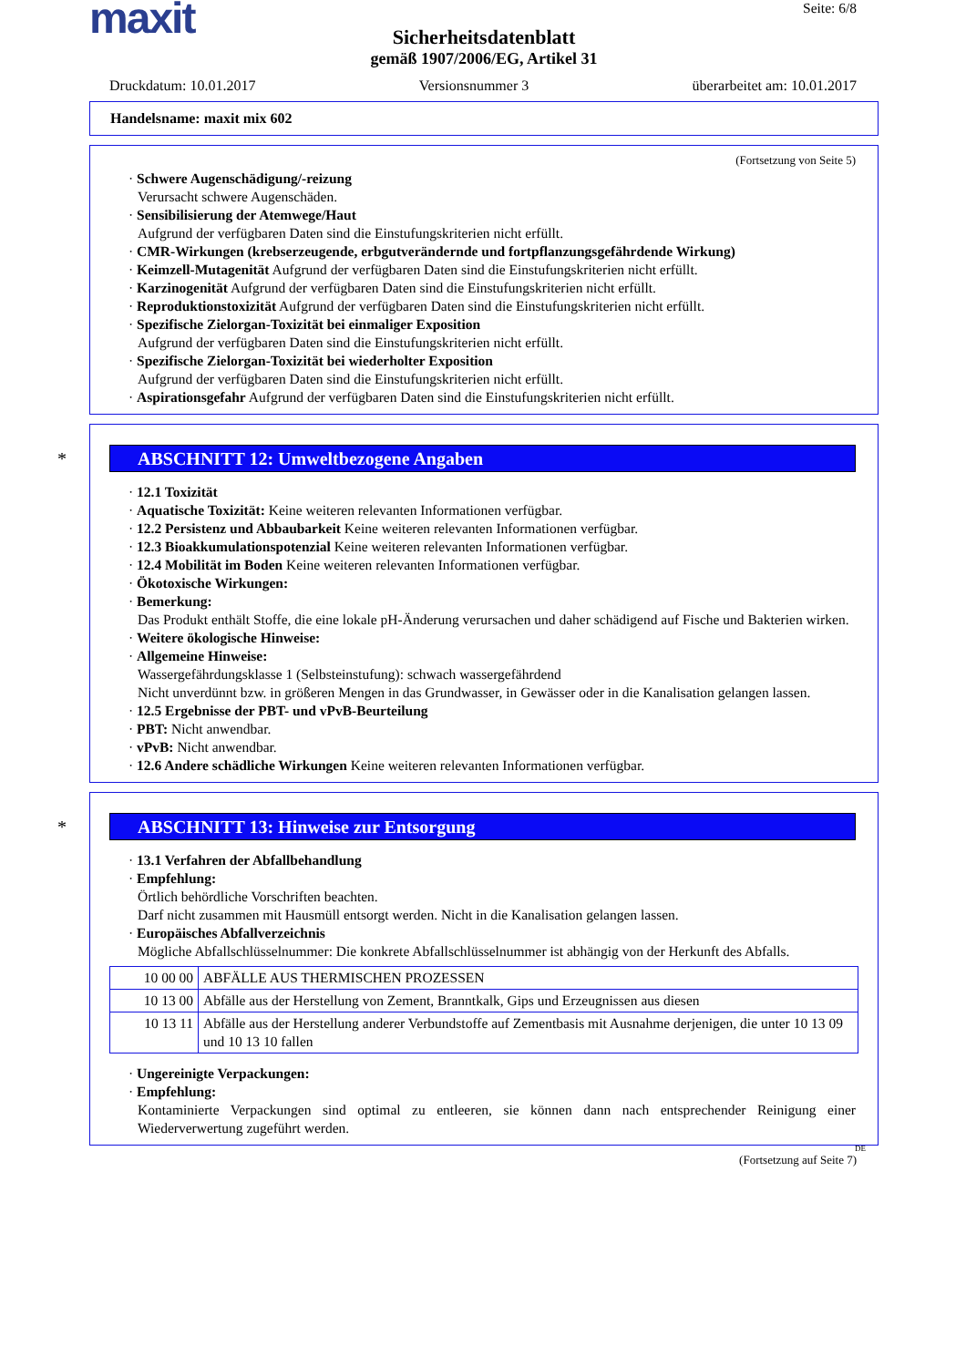maxit
Seite: 6/8
Sicherheitsdatenblatt
gemäß 1907/2006/EG, Artikel 31
Druckdatum: 10.01.2017 Versionsnummer 3 überarbeitet am: 10.01.2017
Handelsname: maxit mix 602
(Fortsetzung von Seite 5)
· Schwere Augenschädigung/-reizung
Verursacht schwere Augenschäden.
· Sensibilisierung der Atemwege/Haut
Aufgrund der verfügbaren Daten sind die Einstufungskriterien nicht erfüllt.
· CMR-Wirkungen (krebserzeugende, erbgutverändernde und fortpflanzungsgefährdende Wirkung)
· Keimzell-Mutagenität Aufgrund der verfügbaren Daten sind die Einstufungskriterien nicht erfüllt.
· Karzinogenität Aufgrund der verfügbaren Daten sind die Einstufungskriterien nicht erfüllt.
· Reproduktionstoxizität Aufgrund der verfügbaren Daten sind die Einstufungskriterien nicht erfüllt.
· Spezifische Zielorgan-Toxizität bei einmaliger Exposition
Aufgrund der verfügbaren Daten sind die Einstufungskriterien nicht erfüllt.
· Spezifische Zielorgan-Toxizität bei wiederholter Exposition
Aufgrund der verfügbaren Daten sind die Einstufungskriterien nicht erfüllt.
· Aspirationsgefahr Aufgrund der verfügbaren Daten sind die Einstufungskriterien nicht erfüllt.
* ABSCHNITT 12: Umweltbezogene Angaben
· 12.1 Toxizität
· Aquatische Toxizität: Keine weiteren relevanten Informationen verfügbar.
· 12.2 Persistenz und Abbaubarkeit Keine weiteren relevanten Informationen verfügbar.
· 12.3 Bioakkumulationspotenzial Keine weiteren relevanten Informationen verfügbar.
· 12.4 Mobilität im Boden Keine weiteren relevanten Informationen verfügbar.
· Ökotoxische Wirkungen:
· Bemerkung:
Das Produkt enthält Stoffe, die eine lokale pH-Änderung verursachen und daher schädigend auf Fische und Bakterien wirken.
· Weitere ökologische Hinweise:
· Allgemeine Hinweise:
Wassergefährdungsklasse 1 (Selbsteinstufung): schwach wassergefährdend
Nicht unverdünnt bzw. in größeren Mengen in das Grundwasser, in Gewässer oder in die Kanalisation gelangen lassen.
· 12.5 Ergebnisse der PBT- und vPvB-Beurteilung
· PBT: Nicht anwendbar.
· vPvB: Nicht anwendbar.
· 12.6 Andere schädliche Wirkungen Keine weiteren relevanten Informationen verfügbar.
* ABSCHNITT 13: Hinweise zur Entsorgung
· 13.1 Verfahren der Abfallbehandlung
· Empfehlung:
Örtlich behördliche Vorschriften beachten.
Darf nicht zusammen mit Hausmüll entsorgt werden. Nicht in die Kanalisation gelangen lassen.
· Europäisches Abfallverzeichnis
Mögliche Abfallschlüsselnummer: Die konkrete Abfallschlüsselnummer ist abhängig von der Herkunft des Abfalls.
| 10 00 00 | ABFÄLLE AUS THERMISCHEN PROZESSEN |
| 10 13 00 | Abfälle aus der Herstellung von Zement, Branntkalk, Gips und Erzeugnissen aus diesen |
| 10 13 11 | Abfälle aus der Herstellung anderer Verbundstoffe auf Zementbasis mit Ausnahme derjenigen, die unter 10 13 09 und 10 13 10 fallen |
· Ungereinigte Verpackungen:
· Empfehlung:
Kontaminierte Verpackungen sind optimal zu entleeren, sie können dann nach entsprechender Reinigung einer Wiederverwertung zugeführt werden.
DE
(Fortsetzung auf Seite 7)